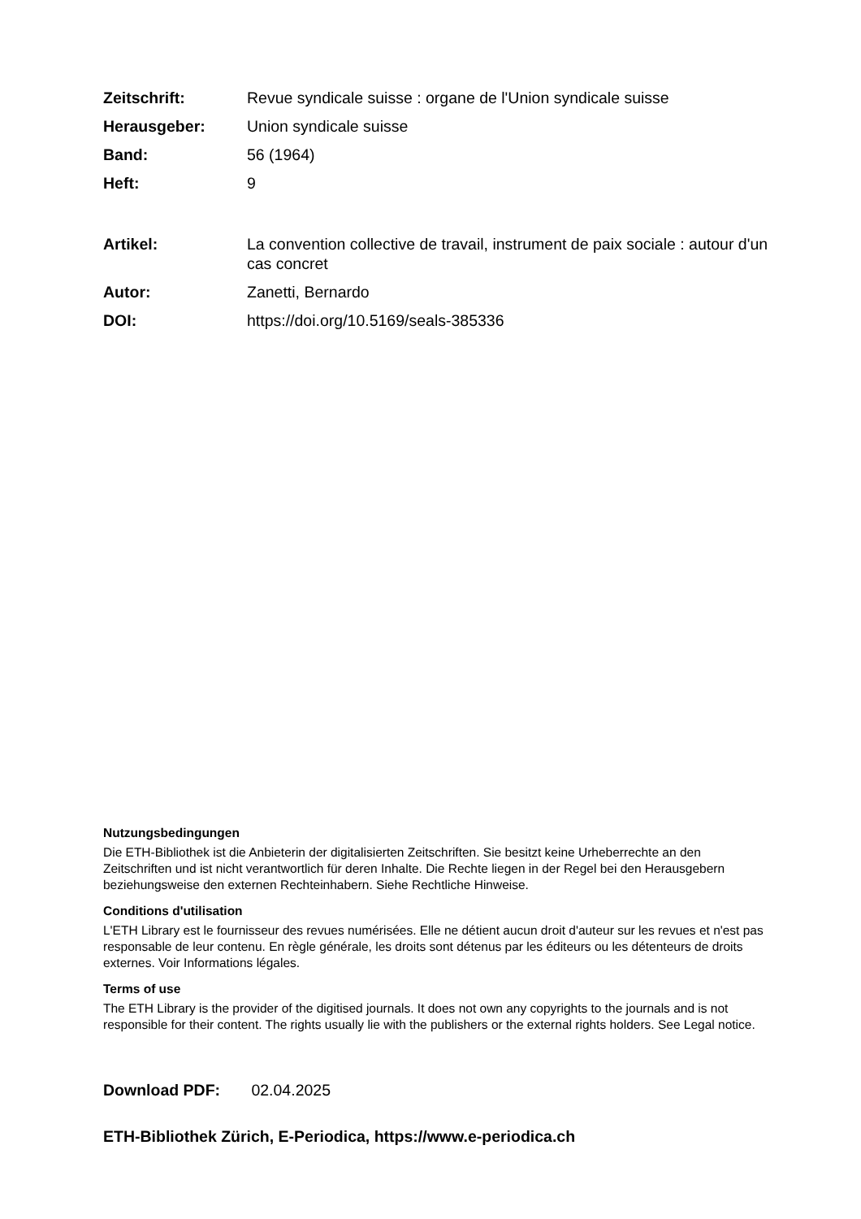Zeitschrift: Revue syndicale suisse : organe de l'Union syndicale suisse
Herausgeber: Union syndicale suisse
Band: 56 (1964)
Heft: 9
Artikel: La convention collective de travail, instrument de paix sociale : autour d'un cas concret
Autor: Zanetti, Bernardo
DOI: https://doi.org/10.5169/seals-385336
Nutzungsbedingungen
Die ETH-Bibliothek ist die Anbieterin der digitalisierten Zeitschriften. Sie besitzt keine Urheberrechte an den Zeitschriften und ist nicht verantwortlich für deren Inhalte. Die Rechte liegen in der Regel bei den Herausgebern beziehungsweise den externen Rechteinhabern. Siehe Rechtliche Hinweise.
Conditions d'utilisation
L'ETH Library est le fournisseur des revues numérisées. Elle ne détient aucun droit d'auteur sur les revues et n'est pas responsable de leur contenu. En règle générale, les droits sont détenus par les éditeurs ou les détenteurs de droits externes. Voir Informations légales.
Terms of use
The ETH Library is the provider of the digitised journals. It does not own any copyrights to the journals and is not responsible for their content. The rights usually lie with the publishers or the external rights holders. See Legal notice.
Download PDF: 02.04.2025
ETH-Bibliothek Zürich, E-Periodica, https://www.e-periodica.ch